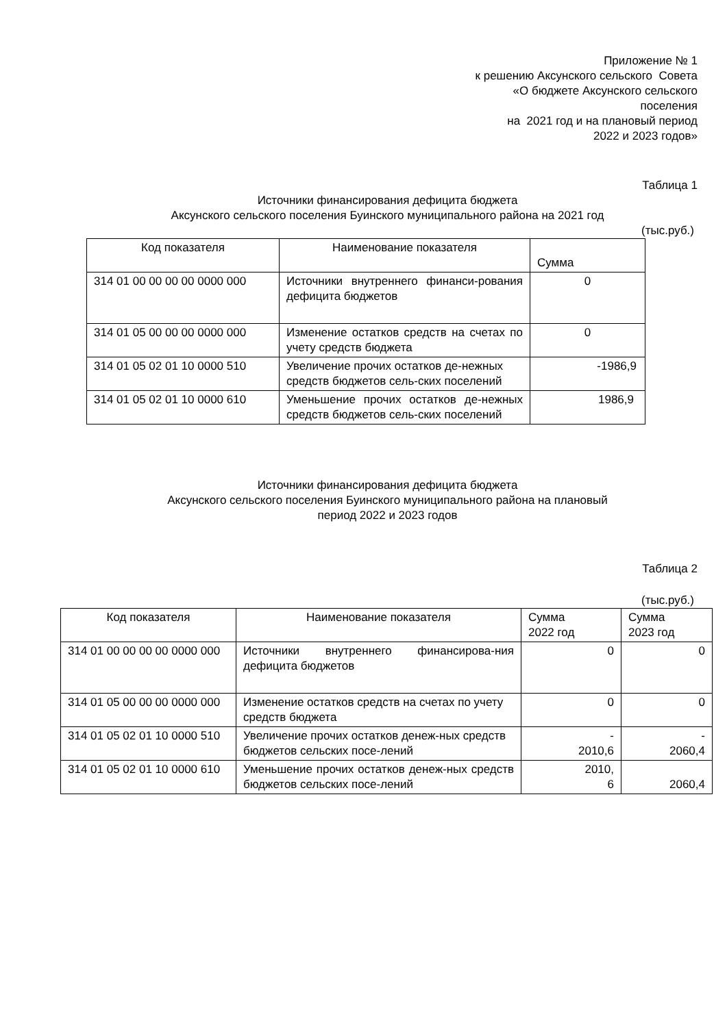Приложение № 1
к решению Аксунского сельского Совета
«О бюджете Аксунского сельского
поселения
на 2021 год и на плановый период
2022 и 2023 годов»
Таблица 1
Источники финансирования дефицита бюджета
Аксунского сельского поселения Буинского муниципального района на 2021 год
(тыс.руб.)
| Код показателя | Наименование показателя | Сумма |
| --- | --- | --- |
| 314 01 00 00 00 00 0000 000 | Источники внутреннего финанси-рования дефицита бюджетов | 0 |
| 314 01 05 00 00 00 0000 000 | Изменение остатков средств на счетах по учету средств бюджета | 0 |
| 314 01 05 02 01 10 0000 510 | Увеличение прочих остатков де-нежных средств бюджетов сель-ских поселений | -1986,9 |
| 314 01 05 02 01 10 0000 610 | Уменьшение прочих остатков де-нежных средств бюджетов сель-ских поселений | 1986,9 |
Источники финансирования дефицита бюджета
Аксунского сельского поселения Буинского муниципального района на плановый
период 2022 и 2023 годов
Таблица 2
(тыс.руб.)
| Код показателя | Наименование показателя | Сумма 2022 год | Сумма 2023 год |
| --- | --- | --- | --- |
| 314 01 00 00 00 00 0000 000 | Источники внутреннего финансирова-ния дефицита бюджетов | 0 | 0 |
| 314 01 05 00 00 00 0000 000 | Изменение остатков средств на счетах по учету средств бюджета | 0 | 0 |
| 314 01 05 02 01 10 0000 510 | Увеличение прочих остатков денеж-ных средств бюджетов сельских посе-лений | - 2010,6 | - 2060,4 |
| 314 01 05 02 01 10 0000 610 | Уменьшение прочих остатков денеж-ных средств бюджетов сельских посе-лений | 2010, 6 | 2060,4 |